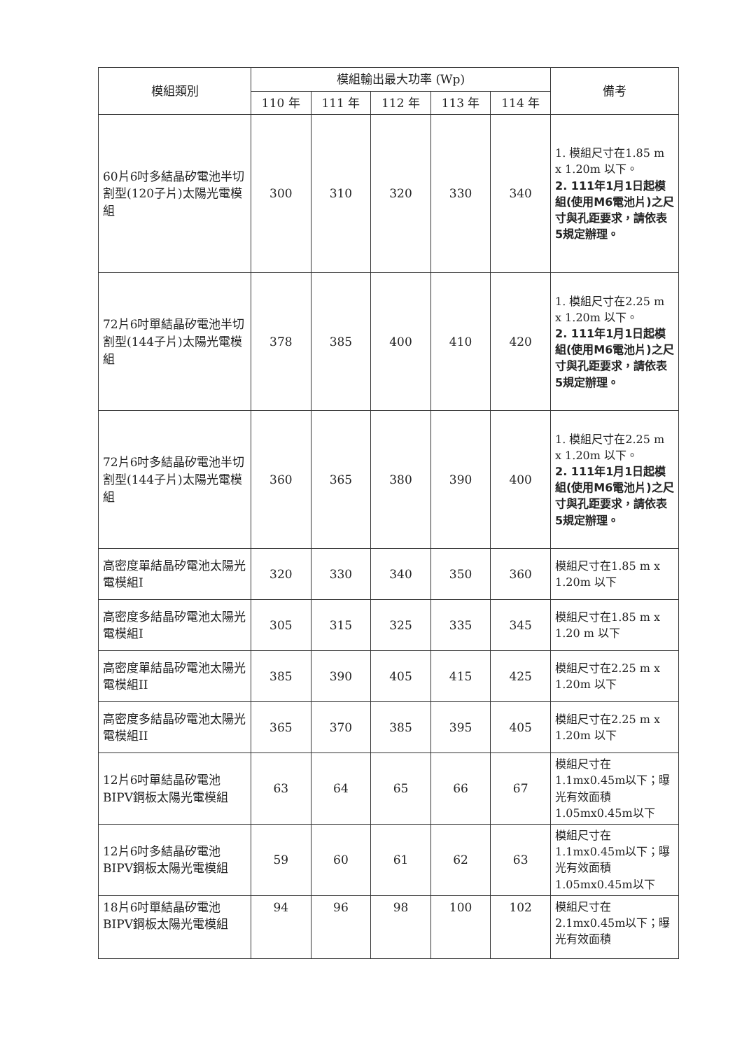| 模組類別 | 模組輸出最大功率 (Wp) | | | | | 備考 |
| --- | --- | --- | --- | --- | --- | --- |
| | 110 年 | 111 年 | 112 年 | 113 年 | 114 年 | |
| 60片6吋多結晶矽電池半切割型(120子片)太陽光電模組 | 300 | 310 | 320 | 330 | 340 | 1. 模組尺寸在1.85 m x 1.20m 以下。 2. 111年1月1日起模組(使用M6電池片)之尺寸與孔距要求，請依表5規定辦理。 |
| 72片6吋單結晶矽電池半切割型(144子片)太陽光電模組 | 378 | 385 | 400 | 410 | 420 | 1. 模組尺寸在2.25 m x 1.20m 以下。 2. 111年1月1日起模組(使用M6電池片)之尺寸與孔距要求，請依表5規定辦理。 |
| 72片6吋多結晶矽電池半切割型(144子片)太陽光電模組 | 360 | 365 | 380 | 390 | 400 | 1. 模組尺寸在2.25 m x 1.20m 以下。 2. 111年1月1日起模組(使用M6電池片)之尺寸與孔距要求，請依表5規定辦理。 |
| 高密度單結晶矽電池太陽光電模組I | 320 | 330 | 340 | 350 | 360 | 模組尺寸在1.85 m x 1.20m 以下 |
| 高密度多結晶矽電池太陽光電模組I | 305 | 315 | 325 | 335 | 345 | 模組尺寸在1.85 m x 1.20 m 以下 |
| 高密度單結晶矽電池太陽光電模組II | 385 | 390 | 405 | 415 | 425 | 模組尺寸在2.25 m x 1.20m 以下 |
| 高密度多結晶矽電池太陽光電模組II | 365 | 370 | 385 | 395 | 405 | 模組尺寸在2.25 m x 1.20m 以下 |
| 12片6吋單結晶矽電池BIPV鋼板太陽光電模組 | 63 | 64 | 65 | 66 | 67 | 模組尺寸在1.1mx0.45m以下；曝光有效面積1.05mx0.45m以下 |
| 12片6吋多結晶矽電池BIPV鋼板太陽光電模組 | 59 | 60 | 61 | 62 | 63 | 模組尺寸在1.1mx0.45m以下；曝光有效面積1.05mx0.45m以下 |
| 18片6吋單結晶矽電池BIPV鋼板太陽光電模組 | 94 | 96 | 98 | 100 | 102 | 模組尺寸在2.1mx0.45m以下；曝光有效面積 |